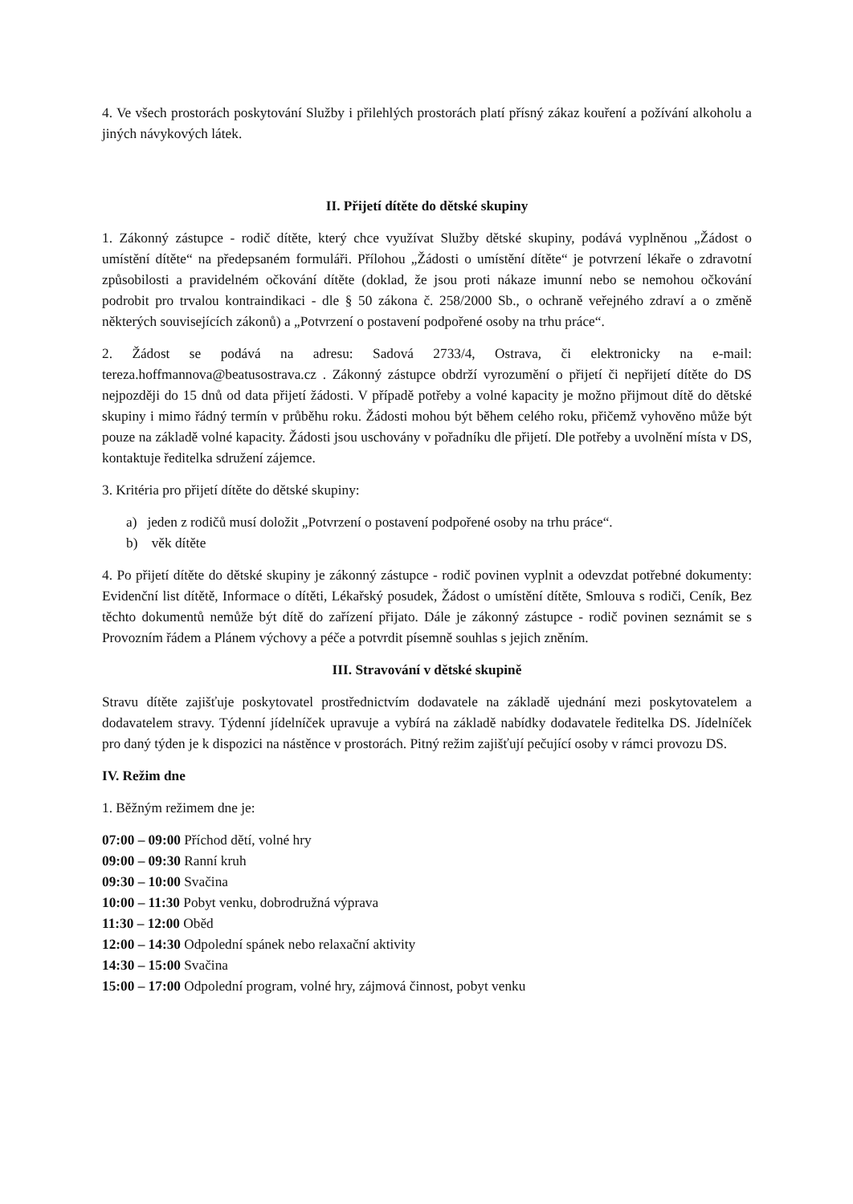4. Ve všech prostorách poskytování Služby i přilehlých prostorách platí přísný zákaz kouření a požívání alkoholu a jiných návykových látek.
II. Přijetí dítěte do dětské skupiny
1. Zákonný zástupce - rodič dítěte, který chce využívat Služby dětské skupiny, podává vyplněnou „Žádost o umístění dítěte“ na předepsaném formuláři. Přílohou „Žádosti o umístění dítěte“ je potvrzení lékaře o zdravotní způsobilosti a pravidelném očkování dítěte (doklad, že jsou proti nákaze imunní nebo se nemohou očkování podrobit pro trvalou kontraindikaci - dle § 50 zákona č. 258/2000 Sb., o ochraně veřejného zdraví a o změně některých souvisejících zákonů) a „Potvrzení o postavení podpořené osoby na trhu práce“.
2. Žádost se podává na adresu: Sadová 2733/4, Ostrava, či elektronicky na e-mail: tereza.hoffmannova@beatusostrava.cz . Zákonný zástupce obdrží vyrozumění o přijetí či nepřijetí dítěte do DS nejpozději do 15 dnů od data přijetí žádosti. V případě potřeby a volné kapacity je možno přijmout dítě do dětské skupiny i mimo řádný termín v průběhu roku. Žádosti mohou být během celého roku, přičemž vyhověno může být pouze na základě volné kapacity. Žádosti jsou uschovány v pořadníku dle přijetí. Dle potřeby a uvolnění místa v DS, kontaktuje ředitelka sdružení zájemce.
3. Kritéria pro přijetí dítěte do dětské skupiny:
a) jeden z rodičů musí doložit „Potvrzení o postavení podpořené osoby na trhu práce“.
b) věk dítěte
4. Po přijetí dítěte do dětské skupiny je zákonný zástupce - rodič povinen vyplnit a odevzdat potřebné dokumenty: Evidenční list dítětě, Informace o dítěti, Lékařský posudek, Žádost o umístění dítěte, Smlouva s rodiči, Ceník, Bez těchto dokumentů nemůže být dítě do zařízení přijato. Dále je zákonný zástupce - rodič povinen seznámit se s Provozním řádem a Plánem výchovy a péče a potvrdit písemně souhlas s jejich zněním.
III. Stravování v dětské skupině
Stravu dítěte zajišťuje poskytovatel prostřednictvím dodavatele na základě ujednání mezi poskytovatelem a dodavatelem stravy. Týdenní jídelníček upravuje a vybírá na základě nabídky dodavatele ředitelka DS. Jídelníček pro daný týden je k dispozici na nástěnce v prostorách. Pitný režim zajišťují pečující osoby v rámci provozu DS.
IV. Režim dne
1. Běžným režimem dne je:
07:00 – 09:00 Příchod dětí, volné hry
09:00 – 09:30 Ranní kruh
09:30 – 10:00 Svačina
10:00 – 11:30 Pobyt venku, dobrodružná výprava
11:30 – 12:00 Oběd
12:00 – 14:30 Odpolední spánek nebo relaxační aktivity
14:30 – 15:00 Svačina
15:00 – 17:00 Odpolední program, volné hry, zájmová činnost, pobyt venku